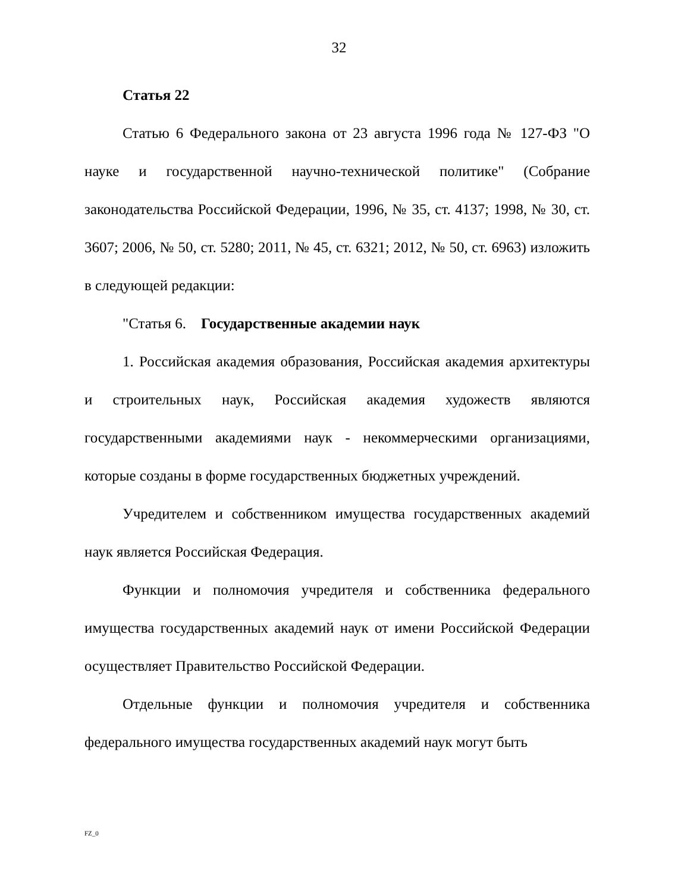32
Статья 22
Статью 6 Федерального закона от 23 августа 1996 года № 127-ФЗ "О науке и государственной научно-технической политике" (Собрание законодательства Российской Федерации, 1996, № 35, ст. 4137; 1998, № 30, ст. 3607; 2006, № 50, ст. 5280; 2011, № 45, ст. 6321; 2012, № 50, ст. 6963) изложить в следующей редакции:
"Статья 6. Государственные академии наук
1. Российская академия образования, Российская академия архитектуры и строительных наук, Российская академия художеств являются государственными академиями наук - некоммерческими организациями, которые созданы в форме государственных бюджетных учреждений.
Учредителем и собственником имущества государственных академий наук является Российская Федерация.
Функции и полномочия учредителя и собственника федерального имущества государственных академий наук от имени Российской Федерации осуществляет Правительство Российской Федерации.
Отдельные функции и полномочия учредителя и собственника федерального имущества государственных академий наук могут быть
FZ_0